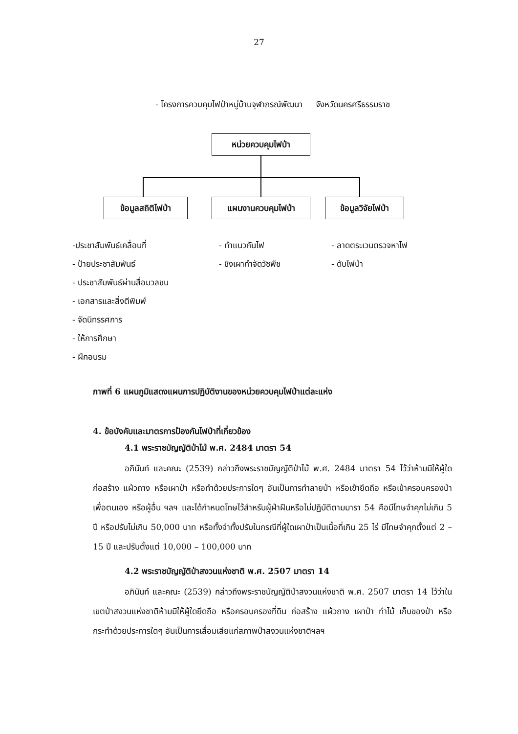27
- โครงการควบคุมไฟป่าหมู่บ้านจุฬาภรณ์พัฒนา จังหวัดนครศรีธรรมราช
หน่วยควบคุมไฟป่า
ข้อมูลสถิติไฟป่า แผนงานควบคุมไฟป่า
ข้อมูลวิจัยไฟป่า
-ประชาสัมพันธ์เคลื่อนที่
- ป้ายประชาสัมพันธ์
- ประชาสัมพันธ์ผ่านสื่อมวลชน
- เอกสารและสิ่งตีพิมพ์
- จัดนิทรรศการ
- ให้การศึกษา
- ฝึกอบรม
- ทำแนวกันไฟ
- ชิงเผากำจัดวัชพืช
- ลาดตระเวนตรวจหาไฟ
- ดับไฟป่า
ภาพที่ 6 แผนภูมิแสดงแผนการปฏิบัติงานของหน่วยควบคุมไฟป่าแต่ละแห่ง
4. ข้อบังคับและมาตรการป้องกันไฟป่าที่เกี่ยวข้อง
4.1 พระราชบัญญัติป่าไม้ พ.ศ. 2484 มาตรา 54
อภินันท์ และคณะ (2539) กล่าวถึงพระราชบัญญัติป่าไม้ พ.ศ. 2484 มาตรา 54 ไว้ว่าห้ามมิให้ผู้ใดก่อสร้าง แผ้วถาง หรือเผาป่า หรือทำด้วยประการใดๆ อันเป็นการทำลายป่า หรือเข้ายึดถือ หรือเข้าครอบครองป่าเพื่อตนเอง หรือผู้อื่น ฯลฯ และได้กำหนดโทษไว้สำหรับผู้ฝ่าฝืนหรือไม่ปฏิบัติตามมารา 54 คือมีโทษจำคุกไม่เกิน 5 ปี หรือปรับไม่เกิน 50,000 บาท หรือทั้งจำทั้งปรับในกรณีที่ผู้ใดเผาป่าเป็นเนื้อที่เกิน 25 ไร่ มีโทษจำคุกตั้งแต่ 2 – 15 ปี และปรับตั้งแต่ 10,000 – 100,000 บาท
4.2 พระราชบัญญัติป่าสงวนแห่งชาติ พ.ศ. 2507 มาตรา 14
อภินันท์ และคณะ (2539) กล่าวถึงพระราชบัญญัติป่าสงวนแห่งชาติ พ.ศ. 2507 มาตรา 14 ไว้ว่าในเขตป่าสงวนแห่งชาติห้ามมิให้ผู้ใดยึดถือ หรือครอบครองที่ดิน ก่อสร้าง แผ้วถาง เผาป่า ทำไม้ เก็บของป่า หรือกระทำด้วยประการใดๆ อันเป็นการเสื่อมเสียแก่สภาพป่าสงวนแห่งชาติฯลฯ